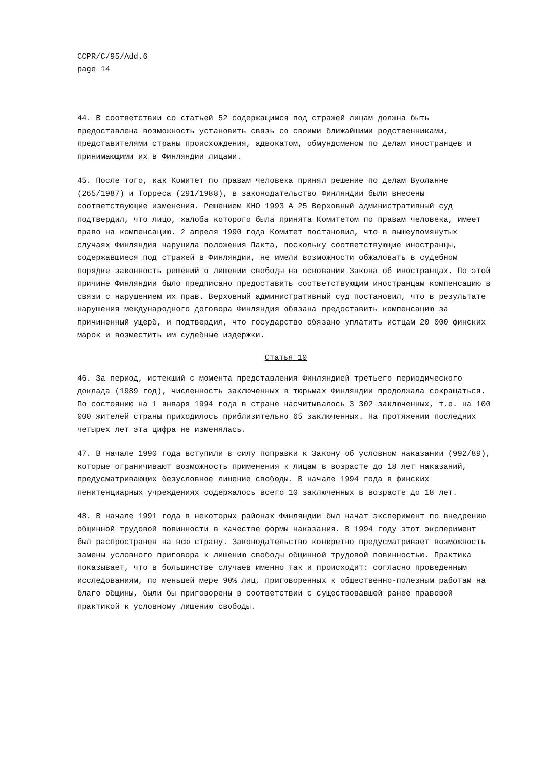CCPR/C/95/Add.6
page 14
44. В соответствии со статьей 52 содержащимся под стражей лицам должна быть предоставлена возможность установить связь со своими ближайшими родственниками, представителями страны происхождения, адвокатом, обмундсменом по делам иностранцев и принимающими их в Финляндии лицами.
45. После того, как Комитет по правам человека принял решение по делам Вуоланне (265/1987) и Торреса (291/1988), в законодательство Финляндии были внесены соответствующие изменения. Решением KHO 1993 A 25 Верховный административный суд подтвердил, что лицо, жалоба которого была принята Комитетом по правам человека, имеет право на компенсацию. 2 апреля 1990 года Комитет постановил, что в вышеупомянутых случаях Финляндия нарушила положения Пакта, поскольку соответствующие иностранцы, содержавшиеся под стражей в Финляндии, не имели возможности обжаловать в судебном порядке законность решений о лишении свободы на основании Закона об иностранцах. По этой причине Финляндии было предписано предоставить соответствующим иностранцам компенсацию в связи с нарушением их прав. Верховный административный суд постановил, что в результате нарушения международного договора Финляндия обязана предоставить компенсацию за причиненный ущерб, и подтвердил, что государство обязано уплатить истцам 20 000 финских марок и возместить им судебные издержки.
Статья 10
46. За период, истекший с момента представления Финляндией третьего периодического доклада (1989 год), численность заключенных в тюрьмах Финляндии продолжала сокращаться. По состоянию на 1 января 1994 года в стране насчитывалось 3 302 заключенных, т.е. на 100 000 жителей страны приходилось приблизительно 65 заключенных. На протяжении последних четырех лет эта цифра не изменялась.
47. В начале 1990 года вступили в силу поправки к Закону об условном наказании (992/89), которые ограничивают возможность применения к лицам в возрасте до 18 лет наказаний, предусматривающих безусловное лишение свободы. В начале 1994 года в финских пенитенциарных учреждениях содержалось всего 10 заключенных в возрасте до 18 лет.
48. В начале 1991 года в некоторых районах Финляндии был начат эксперимент по внедрению общинной трудовой повинности в качестве формы наказания. В 1994 году этот эксперимент был распространен на всю страну. Законодательство конкретно предусматривает возможность замены условного приговора к лишению свободы общинной трудовой повинностью. Практика показывает, что в большинстве случаев именно так и происходит: согласно проведенным исследованиям, по меньшей мере 90% лиц, приговоренных к общественно-полезным работам на благо общины, были бы приговорены в соответствии с существовавшей ранее правовой практикой к условному лишению свободы.